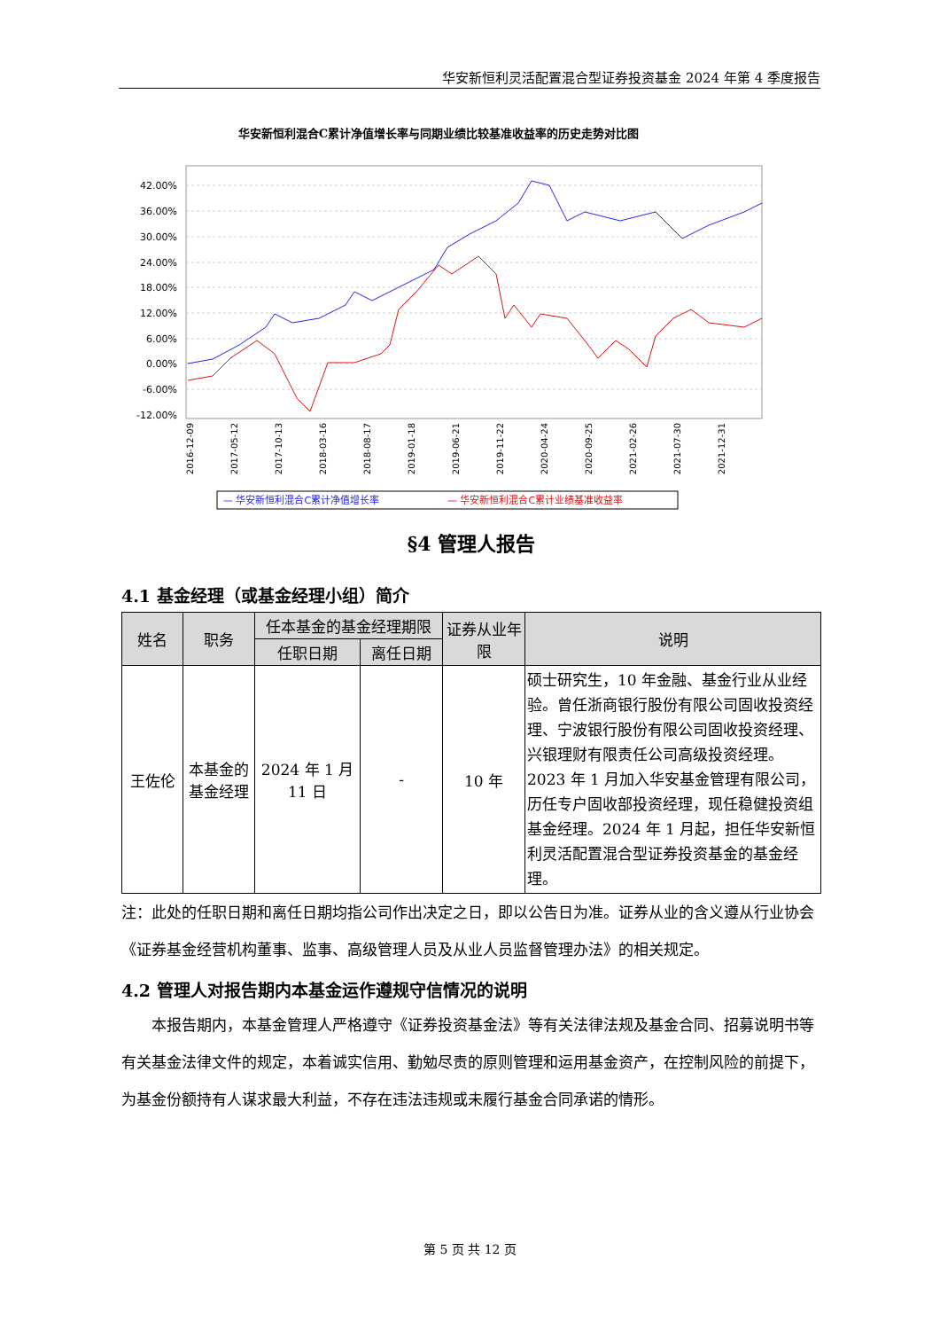华安新恒利灵活配置混合型证券投资基金 2024 年第 4 季度报告
华安新恒利混合C累计净值增长率与同期业绩比较基准收益率的历史走势对比图
42.00%
36.00%
30.00%
24.00%
18.00%
12.00%
6.00%
0.00%
-6.00%
-12.00%
2016-12-09
2017-05-12
2017-10-13
2018-03-16
2018-08-17
2019-01-18
2019-06-21
2019-11-22
2020-04-24
2020-09-25
2021-02-26
2021-07-30
2021-12-31
— 华安新恒利混合C累计净值增长率
— 华安新恒利混合C累计业绩基准收益率
§4 管理人报告
4.1 基金经理（或基金经理小组）简介
| 姓名 | 职务 | 任本基金的基金经理期限 | | 证券从业年限 | 说明 |
| --- | --- | --- | --- | --- | --- |
| | | 任职日期 | 离任日期 | | |
| 王佐伦 | 本基金的基金经理 | 2024 年 1 月 11 日 | - | 10 年 | 硕士研究生，10 年金融、基金行业从业经验。曾任浙商银行股份有限公司固收投资经理、宁波银行股份有限公司固收投资经理、兴银理财有限责任公司高级投资经理。2023 年 1 月加入华安基金管理有限公司，历任专户固收部投资经理，现任稳健投资组基金经理。2024 年 1 月起，担任华安新恒利灵活配置混合型证券投资基金的基金经理。 |
注：此处的任职日期和离任日期均指公司作出决定之日，即以公告日为准。证券从业的含义遵从行业协会《证券基金经营机构董事、监事、高级管理人员及从业人员监督管理办法》的相关规定。
4.2 管理人对报告期内本基金运作遵规守信情况的说明
本报告期内，本基金管理人严格遵守《证券投资基金法》等有关法律法规及基金合同、招募说明书等有关基金法律文件的规定，本着诚实信用、勤勉尽责的原则管理和运用基金资产，在控制风险的前提下，为基金份额持有人谋求最大利益，不存在违法违规或未履行基金合同承诺的情形。
第 5 页 共 12 页